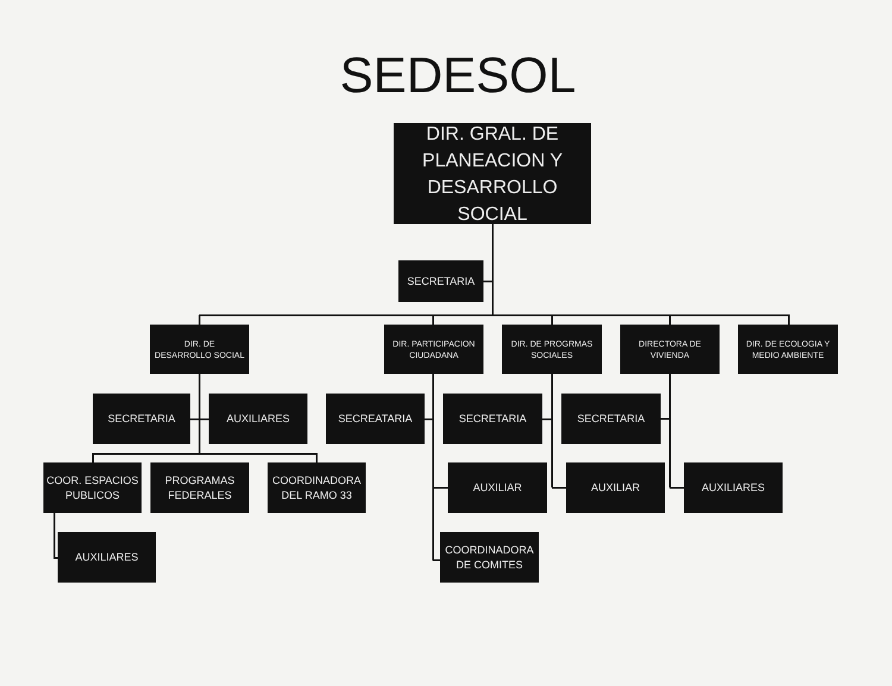SEDESOL
DIR. GRAL. DE
PLANEACION Y
DESARROLLO SOCIAL
SECRETARIA
DIR. DE
DESARROLLO SOCIAL
DIR. PARTICIPACION
CIUDADANA
DIR. DE PROGRMAS
SOCIALES
DIRECTORA DE
VIVIENDA
DIR. DE ECOLOGIA Y
MEDIO AMBIENTE
SECRETARIA AUXILIARES SECREATARIA SECRETARIA SECRETARIA
COOR. ESPACIOS
PUBLICOS
PROGRAMAS
FEDERALES
COORDINADORA
DEL RAMO 33
AUXILIAR AUXILIAR AUXILIARES
AUXILIARES COORDINADORA
DE COMITES